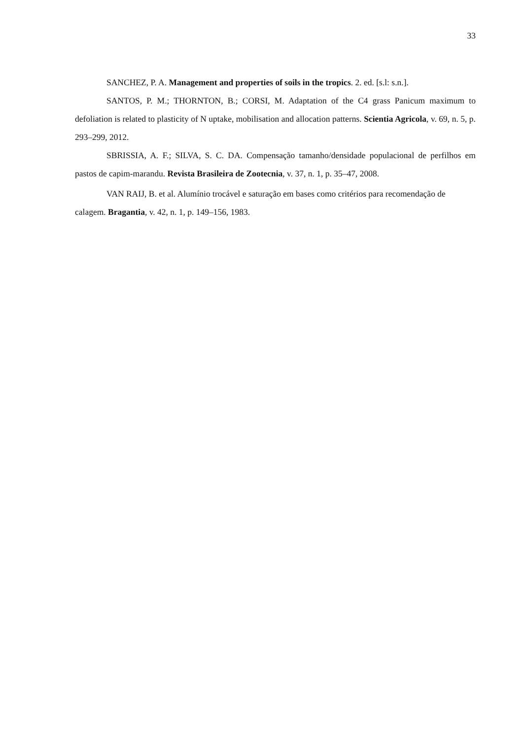33
SANCHEZ, P. A. Management and properties of soils in the tropics. 2. ed. [s.l: s.n.].
SANTOS, P. M.; THORNTON, B.; CORSI, M. Adaptation of the C4 grass Panicum maximum to defoliation is related to plasticity of N uptake, mobilisation and allocation patterns. Scientia Agricola, v. 69, n. 5, p. 293–299, 2012.
SBRISSIA, A. F.; SILVA, S. C. DA. Compensação tamanho/densidade populacional de perfilhos em pastos de capim-marandu. Revista Brasileira de Zootecnia, v. 37, n. 1, p. 35–47, 2008.
VAN RAIJ, B. et al. Alumínio trocável e saturação em bases como critérios para recomendação de calagem. Bragantia, v. 42, n. 1, p. 149–156, 1983.